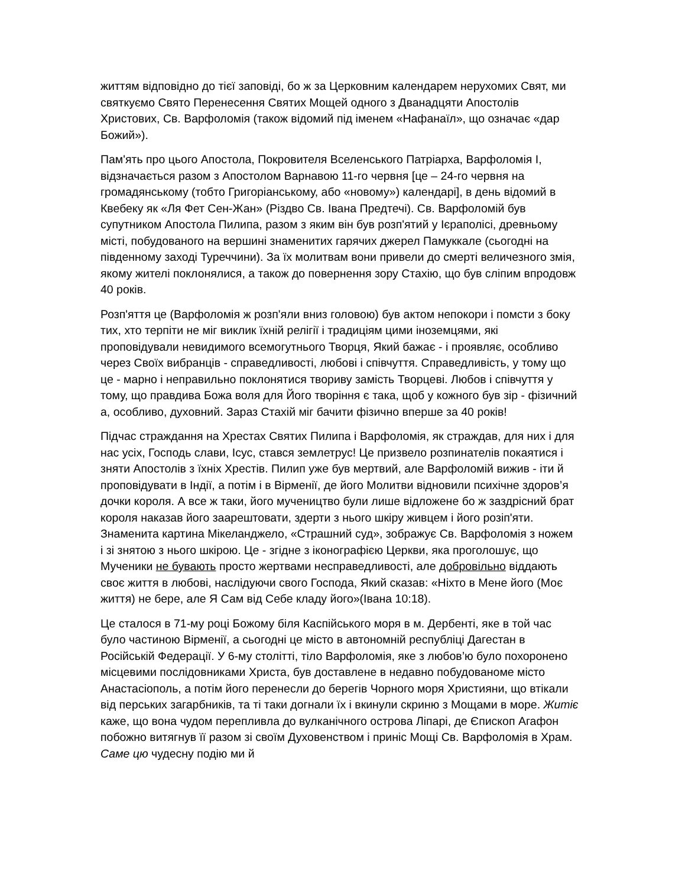життям відповідно до тієї заповіді, бо ж за Церковним календарем нерухомих Свят, ми святкуємо Свято Перенесення Святих Мощей одного з Дванадцяти Апостолів Христових, Св. Варфоломія (також відомий під іменем «Нафанаїл», що означає «дар Божий»).
Пам'ять про цього Апостола, Покровителя Вселенського Патріарха, Варфоломія I, відзначається разом з Апостолом Варнавою 11-го червня [це – 24-го червня на громадянському (тобто Григоріанському, або «новому») календарі], в день відомий в Квебеку як «Ля Фет Сен-Жан» (Різдво Св. Івана Предтечі). Св. Варфоломій був супутником Апостола Пилипа, разом з яким він був розп'ятий у Ієраполісі, древньому місті, побудованого на вершині знаменитих гарячих джерел Памуккале (сьогодні на південному заході Туреччини). За їх молитвам вони привели до смерті величезного змія, якому жителі поклонялися, а також до повернення зору Стахію, що був сліпим впродовж 40 років.
Розп'яття це (Варфоломія ж розп'яли вниз головою) був актом непокори і помсти з боку тих, хто терпіти не міг виклик їхній релігії і традиціям цими іноземцями, які проповідували невидимого всемогутнього Творця, Який бажає - і проявляє, особливо через Своїх вибранців - справедливості, любові і співчуття. Справедливість, у тому що це - марно і неправильно поклонятися твориву замість Творцеві. Любов і співчуття у тому, що правдива Божа воля для Його творіння є така, щоб у кожного був зір - фізичний а, особливо, духовний. Зараз Стахій міг бачити фізично вперше за 40 років!
Підчас страждання на Хрестах Святих Пилипа і Варфоломія, як страждав, для них і для нас усіх, Господь слави, Ісус, стався землетрус! Це призвело розпинателів покаятися і зняти Апостолів з їхніх Хрестів. Пилип уже був мертвий, але Варфоломій вижив - іти й проповідувати в Індії, а потім і в Вірменії, де його Молитви відновили психічне здоров’я дочки короля. А все ж таки, його мучеництво були лише відложене бо ж заздрісний брат короля наказав його заарештовати, здерти з нього шкіру живцем і його розіп'яти. Знаменита картина Мікеланджело, «Страшний суд», зображує Св. Варфоломія з ножем і зі знятою з нього шкірою. Це - згідне з іконографією Церкви, яка проголошує, що Мученики не бувають просто жертвами несправедливості, але добровільно віддають своє життя в любові, наслідуючи свого Господа, Який сказав: «Ніхто в Мене його (Моє життя) не бере, але Я Сам від Себе кладу його»(Івана 10:18).
Це сталося в 71-му році Божому біля Каспійського моря в м. Дербенті, яке в той час було частиною Вірменії, а сьогодні це місто в автономній республіці Дагестан в Російській Федерації. У 6-му столітті, тіло Варфоломія, яке з любов’ю було похоронено місцевими послідовниками Христа, був доставлене в недавно побудованоме місто Анастасіополь, а потім його перенесли до берегів Чорного моря Християни, що втікали від перських загарбників, та ті таки догнали їх і вкинули скриню з Мощами в море. Житіє каже, що вона чудом перепливла до вулканічного острова Ліпарі, де Єпископ Агафон побожно витягнув її разом зі своїм Духовенством і приніс Мощі Св. Варфоломія в Храм. Саме цю чудесну подію ми й